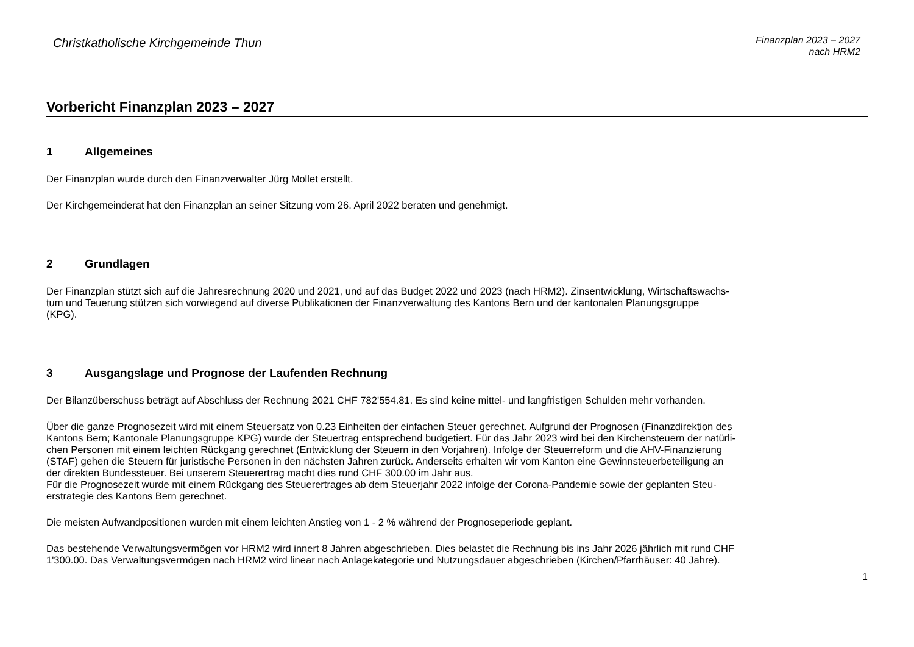Christkatholische Kirchgemeinde Thun
Finanzplan 2023 – 2027
nach HRM2
Vorbericht Finanzplan 2023 – 2027
1 Allgemeines
Der Finanzplan wurde durch den Finanzverwalter Jürg Mollet erstellt.
Der Kirchgemeinderat hat den Finanzplan an seiner Sitzung vom 26. April 2022 beraten und genehmigt.
2 Grundlagen
Der Finanzplan stützt sich auf die Jahresrechnung 2020 und 2021, und auf das Budget 2022 und 2023 (nach HRM2). Zinsentwicklung, Wirtschaftswachs-
tum und Teuerung stützen sich vorwiegend auf diverse Publikationen der Finanzverwaltung des Kantons Bern und der kantonalen Planungsgruppe
(KPG).
3 Ausgangslage und Prognose der Laufenden Rechnung
Der Bilanzüberschuss beträgt auf Abschluss der Rechnung 2021 CHF 782'554.81. Es sind keine mittel- und langfristigen Schulden mehr vorhanden.
Über die ganze Prognosezeit wird mit einem Steuersatz von 0.23 Einheiten der einfachen Steuer gerechnet. Aufgrund der Prognosen (Finanzdirektion des
Kantons Bern; Kantonale Planungsgruppe KPG) wurde der Steuertrag entsprechend budgetiert. Für das Jahr 2023 wird bei den Kirchensteuern der natürli-
chen Personen mit einem leichten Rückgang gerechnet (Entwicklung der Steuern in den Vorjahren). Infolge der Steuerreform und die AHV-Finanzierung
(STAF) gehen die Steuern für juristische Personen in den nächsten Jahren zurück. Anderseits erhalten wir vom Kanton eine Gewinnsteuerbeteiligung an
der direkten Bundessteuer. Bei unserem Steuerertrag macht dies rund CHF 300.00 im Jahr aus.
Für die Prognosezeit wurde mit einem Rückgang des Steuerertrages ab dem Steuerjahr 2022 infolge der Corona-Pandemie sowie der geplanten Steu-
erstrategie des Kantons Bern gerechnet.
Die meisten Aufwandpositionen wurden mit einem leichten Anstieg von 1 - 2 % während der Prognoseperiode geplant.
Das bestehende Verwaltungsvermögen vor HRM2 wird innert 8 Jahren abgeschrieben. Dies belastet die Rechnung bis ins Jahr 2026 jährlich mit rund CHF
1'300.00. Das Verwaltungsvermögen nach HRM2 wird linear nach Anlagekategorie und Nutzungsdauer abgeschrieben (Kirchen/Pfarrhäuser: 40 Jahre).
1